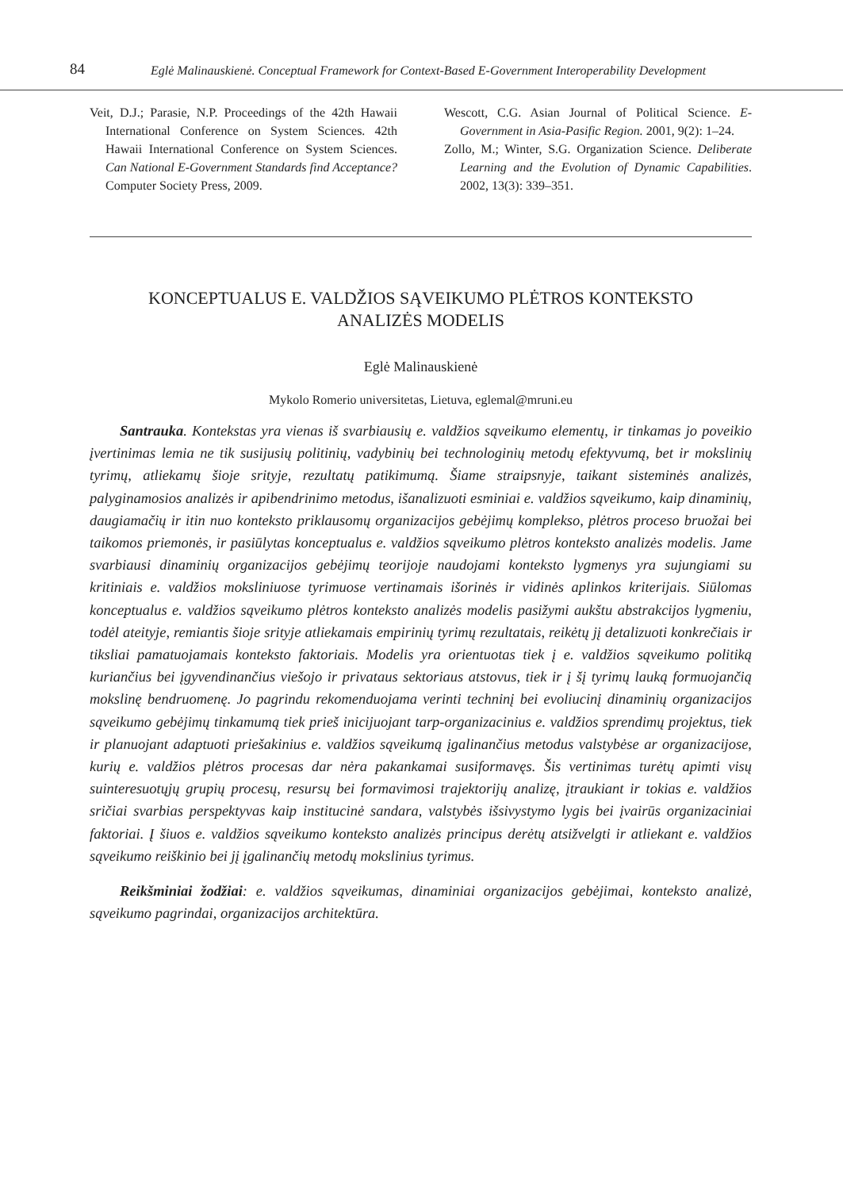84
Eglė Malinauskienė. Conceptual Framework for Context-Based E-Government Interoperability Development
Veit, D.J.; Parasie, N.P. Proceedings of the 42th Hawaii International Conference on System Sciences. 42th Hawaii International Conference on System Sciences. Can National E-Government Standards find Acceptance? Computer Society Press, 2009.
Wescott, C.G. Asian Journal of Political Science. E-Government in Asia-Pasific Region. 2001, 9(2): 1–24.
Zollo, M.; Winter, S.G. Organization Science. Deliberate Learning and the Evolution of Dynamic Capabilities. 2002, 13(3): 339–351.
KONCEPTUALUS E. VALDŽIOS SĄVEIKUMO PLĖTROS KONTEKSTO
ANALIZĖS MODELIS
Eglė Malinauskienė
Mykolo Romerio universitetas, Lietuva, eglemal@mruni.eu
Santrauka. Kontekstas yra vienas iš svarbiausių e. valdžios sąveikumo elementų, ir tinkamas jo poveikio įvertinimas lemia ne tik susijusių politinių, vadybinių bei technologinių metodų efektyvumą, bet ir mokslinių tyrimų, atliekamų šioje srityje, rezultatų patikimumą. Šiame straipsnyje, taikant sisteminės analizės, palyginamosios analizės ir apibendrinimo metodus, išanalizuoti esminiai e. valdžios sąveikumo, kaip dinaminių, daugiamačių ir itin nuo konteksto priklausomų organizacijos gebėjimų komplekso, plėtros proceso bruožai bei taikomos priemonės, ir pasiūlytas konceptualus e. valdžios sąveikumo plėtros konteksto analizės modelis. Jame svarbiausi dinaminių organizacijos gebėjimų teorijoje naudojami konteksto lygmenys yra sujungiami su kritiniais e. valdžios moksliniuose tyrimuose vertinamais išorinės ir vidinės aplinkos kriterijais. Siūlomas konceptualus e. valdžios sąveikumo plėtros konteksto analizės modelis pasižymi aukštu abstrakcijos lygmeniu, todėl ateityje, remiantis šioje srityje atliekamais empirinių tyrimų rezultatais, reikėtų jį detalizuoti konkrečiais ir tiksliai pamatuojamais konteksto faktoriais. Modelis yra orientuotas tiek į e. valdžios sąveikumo politiką kuriančius bei įgyvendinančius viešojo ir privataus sektoriaus atstovus, tiek ir į šį tyrimų lauką formuojančią mokslinę bendruomenę. Jo pagrindu rekomenduojama verinti techninį bei evoliucinį dinaminių organizacijos sąveikumo gebėjimų tinkamumą tiek prieš inicijuojant tarp-organizacinius e. valdžios sprendimų projektus, tiek ir planuojant adaptuoti priešakinius e. valdžios sąveikumą įgalinančius metodus valstybėse ar organizacijose, kurių e. valdžios plėtros procesas dar nėra pakankamai susiformavęs. Šis vertinimas turėtų apimti visų suinteresuotųjų grupių procesų, resursų bei formavimosi trajektorijų analizę, įtraukiant ir tokias e. valdžios sričiai svarbias perspektyvas kaip institucinė sandara, valstybės išsivystymo lygis bei įvairūs organizaciniai faktoriai. Į šiuos e. valdžios sąveikumo konteksto analizės principus derėtų atsižvelgti ir atliekant e. valdžios sąveikumo reiškinio bei jį įgalinančių metodų mokslinius tyrimus.
Reikšminiai žodžiai: e. valdžios sąveikumas, dinaminiai organizacijos gebėjimai, konteksto analizė, sąveikumo pagrindai, organizacijos architektūra.